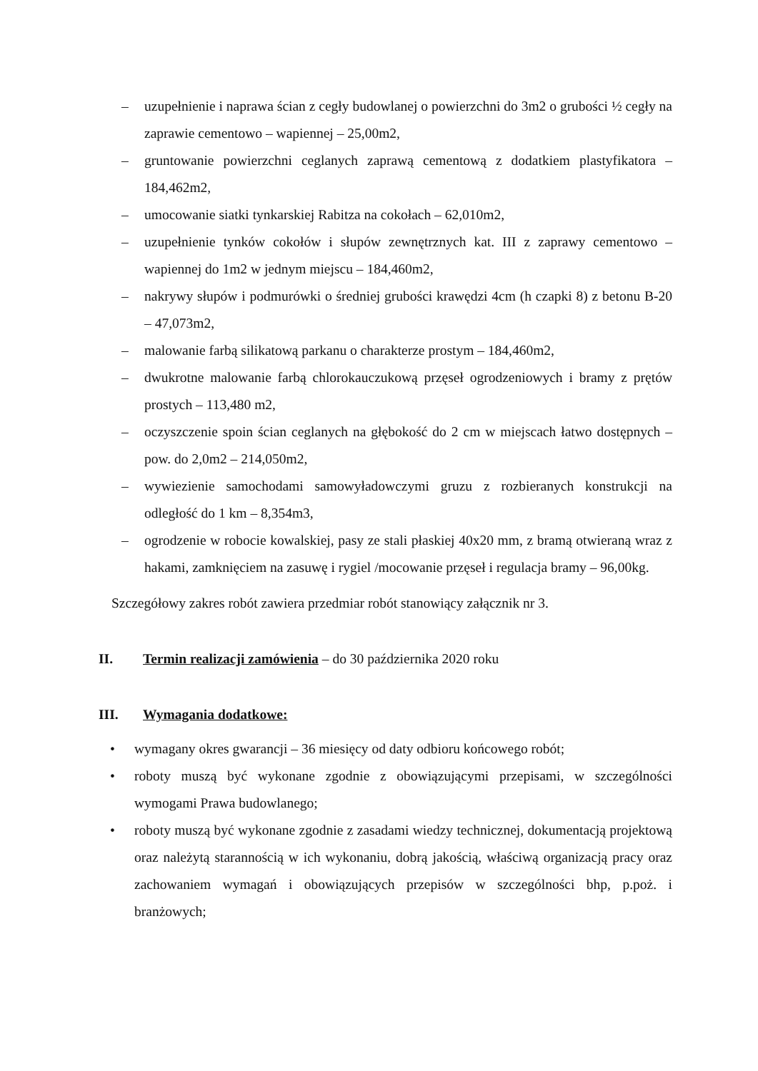– uzupełnienie i naprawa ścian z cegły budowlanej o powierzchni do 3m2 o grubości ½ cegły na zaprawie cementowo – wapiennej – 25,00m2,
– gruntowanie powierzchni ceglanych zaprawą cementową z dodatkiem plastyfikatora – 184,462m2,
– umocowanie siatki tynkarskiej Rabitza na cokołach – 62,010m2,
– uzupełnienie tynków cokołów i słupów zewnętrznych kat. III z zaprawy cementowo – wapiennej do 1m2 w jednym miejscu – 184,460m2,
– nakrywy słupów i podmurówki o średniej grubości krawędzi 4cm (h czapki 8) z betonu B-20 – 47,073m2,
– malowanie farbą silikatową parkanu o charakterze prostym – 184,460m2,
– dwukrotne malowanie farbą chlorokauczukową przęseł ogrodzeniowych i bramy z prętów prostych – 113,480 m2,
– oczyszczenie spoin ścian ceglanych na głębokość do 2 cm w miejscach łatwo dostępnych – pow. do 2,0m2 – 214,050m2,
– wywiezienie samochodami samowyładowczymi gruzu z rozbieranych konstrukcji na odległość do 1 km – 8,354m3,
– ogrodzenie w robocie kowalskiej, pasy ze stali płaskiej 40x20 mm, z bramą otwieraną wraz z hakami, zamknięciem na zasuwę i rygiel /mocowanie przęseł i regulacja bramy – 96,00kg.
Szczegółowy zakres robót zawiera przedmiar robót stanowiący załącznik nr 3.
II. Termin realizacji zamówienia – do 30 października 2020 roku
III. Wymagania dodatkowe:
• wymagany okres gwarancji – 36 miesięcy od daty odbioru końcowego robót;
• roboty muszą być wykonane zgodnie z obowiązującymi przepisami, w szczególności wymogami Prawa budowlanego;
• roboty muszą być wykonane zgodnie z zasadami wiedzy technicznej, dokumentacją projektową oraz należytą starannością w ich wykonaniu, dobrą jakością, właściwą organizacją pracy oraz zachowaniem wymagań i obowiązujących przepisów w szczególności bhp, p.poż. i branżowych;